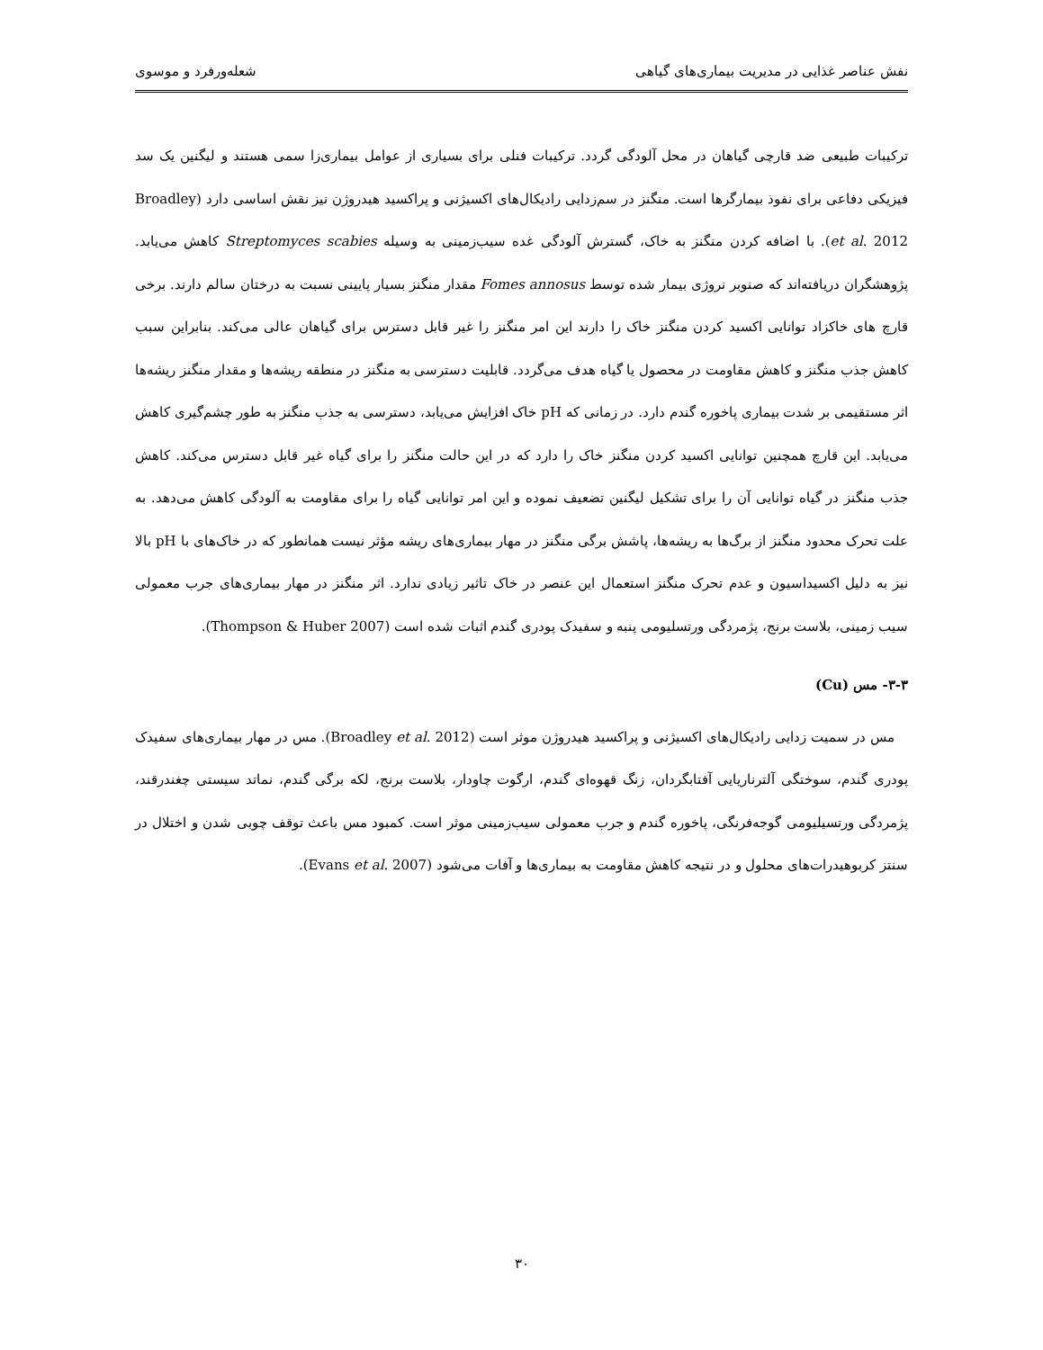نفش عناصر غذایی در مدیریت بیماری‌های گیاهی شعله‌ورفرد و موسوی
ترکیبات طبیعی ضد قارچی گیاهان در محل آلودگی گردد. ترکیبات فنلی برای بسیاری از عوامل بیماری‌زا سمی هستند و لیگنین یک سد فیزیکی دفاعی برای نفوذ بیمارگرها است. منگنز در سم‌زدایی رادیکال‌های اکسیژنی و پراکسید هیدروژن نیز نقش اساسی دارد (Broadley et al. 2012). با اضافه کردن منگنز به خاک، گسترش آلودگی غده سیب‌زمینی به وسیله Streptomyces scabies کاهش می‌یابد. پژوهشگران دریافته‌اند که صنوبر نروژی بیمار شده توسط Fomes annosus مقدار منگنز بسیار پایینی نسبت به درختان سالم دارند. برخی قارچ های خاکزاد توانایی اکسید کردن منگنز خاک را دارند این امر منگنز را غیر قابل دسترس برای گیاهان عالی می‌کند. بنابراین سبب کاهش جذب منگنز و کاهش مقاومت در محصول یا گیاه هدف می‌گردد. قابلیت دسترسی به منگنز در منطقه ریشه‌ها و مقدار منگنز ریشه‌ها اثر مستقیمی بر شدت بیماری پاخوره گندم دارد. در زمانی که pH خاک افزایش می‌یابد، دسترسی به جذب منگنز به طور چشم‌گیری کاهش می‌یابد. این قارچ همچنین توانایی اکسید کردن منگنز خاک را دارد که در این حالت منگنز را برای گیاه غیر قابل دسترس می‌کند. کاهش جذب منگنز در گیاه توانایی آن را برای تشکیل لیگنین تضعیف نموده و این امر توانایی گیاه را برای مقاومت به آلودگی کاهش می‌دهد. به علت تحرک محدود منگنز از برگ‌ها به ریشه‌ها، پاشش برگی منگنز در مهار بیماری‌های ریشه مؤثر نیست همانطور که در خاک‌های با pH بالا نیز به دلیل اکسیداسیون و عدم تحرک منگنز استعمال این عنصر در خاک تاثیر زیادی ندارد. اثر منگنز در مهار بیماری‌های جرب معمولی سیب زمینی، بلاست برنج، پژمردگی ورتسلیومی پنبه و سفیدک پودری گندم اثبات شده است (Thompson & Huber 2007).
۳-۳- مس (Cu)
مس در سمیت زدایی رادیکال‌های اکسیژنی و پراکسید هیدروژن موثر است (Broadley et al. 2012). مس در مهار بیماری‌های سفیدک پودری گندم، سوختگی آلترناریایی آفتابگردان، زنگ قهوه‌ای گندم، ارگوت چاودار، بلاست برنج، لکه برگی گندم، نماتد سیستی چغندرقند، پژمردگی ورتسیلیومی گوجه‌فرنگی، پاخوره گندم و جرب معمولی سیب‌زمینی موثر است. کمبود مس باعث توقف چوبی شدن و اختلال در سنتز کربوهیدرات‌های محلول و در نتیجه کاهش مقاومت به بیماری‌ها و آفات می‌شود (Evans et al. 2007).
۳۰